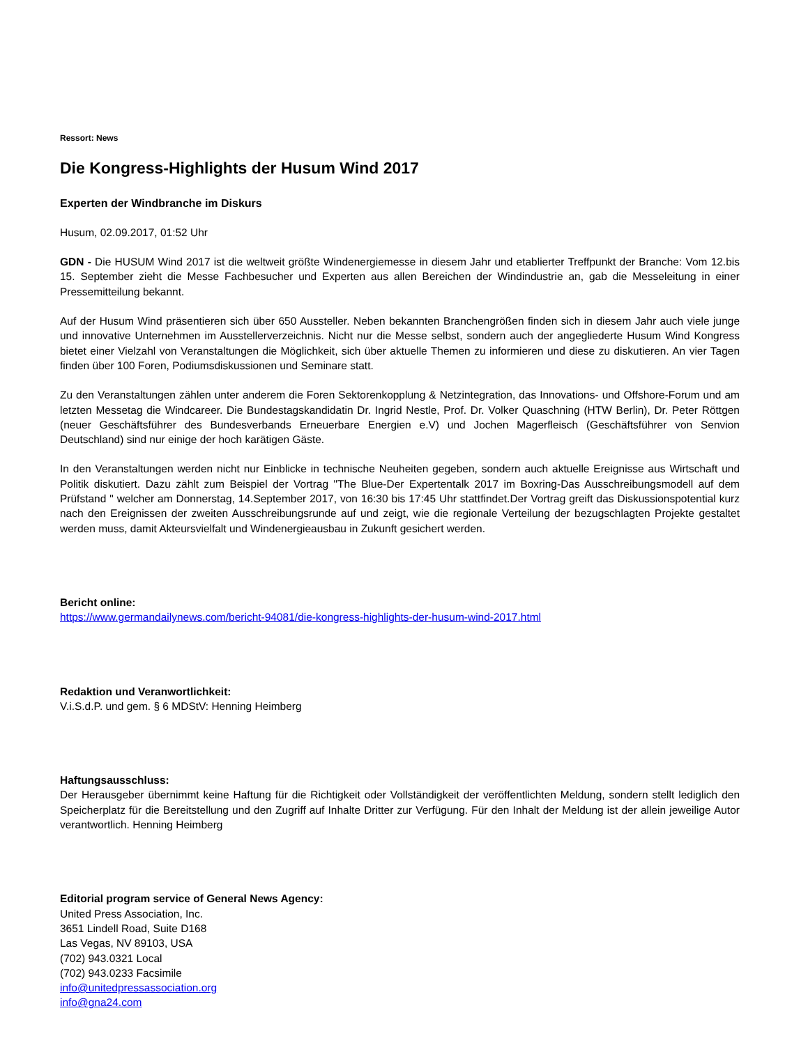Ressort: News
Die Kongress-Highlights der Husum Wind 2017
Experten der Windbranche im Diskurs
Husum, 02.09.2017, 01:52 Uhr
GDN - Die HUSUM Wind 2017 ist die weltweit größte Windenergiemesse in diesem Jahr und etablierter Treffpunkt der Branche: Vom 12.bis 15. September zieht die Messe Fachbesucher und Experten aus allen Bereichen der Windindustrie an, gab die Messeleitung in einer Pressemitteilung bekannt.
Auf der Husum Wind präsentieren sich über 650 Aussteller. Neben bekannten Branchengrößen finden sich in diesem Jahr auch viele junge und innovative Unternehmen im Ausstellerverzeichnis. Nicht nur die Messe selbst, sondern auch der angegliederte Husum Wind Kongress bietet einer Vielzahl von Veranstaltungen die Möglichkeit, sich über aktuelle Themen zu informieren und diese zu diskutieren. An vier Tagen finden über 100 Foren, Podiumsdiskussionen und Seminare statt.
Zu den Veranstaltungen zählen unter anderem die Foren Sektorenkopplung & Netzintegration, das Innovations- und Offshore-Forum und am letzten Messetag die Windcareer. Die Bundestagskandidatin Dr. Ingrid Nestle, Prof. Dr. Volker Quaschning (HTW Berlin), Dr. Peter Röttgen (neuer Geschäftsführer des Bundesverbands Erneuerbare Energien e.V) und Jochen Magerfleisch (Geschäftsführer von Senvion Deutschland) sind nur einige der hoch karätigen Gäste.
In den Veranstaltungen werden nicht nur Einblicke in technische Neuheiten gegeben, sondern auch aktuelle Ereignisse aus Wirtschaft und Politik diskutiert. Dazu zählt zum Beispiel der Vortrag "The Blue-Der Expertentalk 2017 im Boxring-Das Ausschreibungsmodell auf dem Prüfstand " welcher am Donnerstag, 14.September 2017, von 16:30 bis 17:45 Uhr stattfindet.Der Vortrag greift das Diskussionspotential kurz nach den Ereignissen der zweiten Ausschreibungsrunde auf und zeigt, wie die regionale Verteilung der bezugschlagten Projekte gestaltet werden muss, damit Akteursvielfalt und Windenergieausbau in Zukunft gesichert werden.
Bericht online:
https://www.germandailynews.com/bericht-94081/die-kongress-highlights-der-husum-wind-2017.html
Redaktion und Veranwortlichkeit:
V.i.S.d.P. und gem. § 6 MDStV: Henning Heimberg
Haftungsausschluss:
Der Herausgeber übernimmt keine Haftung für die Richtigkeit oder Vollständigkeit der veröffentlichten Meldung, sondern stellt lediglich den Speicherplatz für die Bereitstellung und den Zugriff auf Inhalte Dritter zur Verfügung. Für den Inhalt der Meldung ist der allein jeweilige Autor verantwortlich. Henning Heimberg
Editorial program service of General News Agency:
United Press Association, Inc.
3651 Lindell Road, Suite D168
Las Vegas, NV 89103, USA
(702) 943.0321 Local
(702) 943.0233 Facsimile
info@unitedpressassociation.org
info@gna24.com